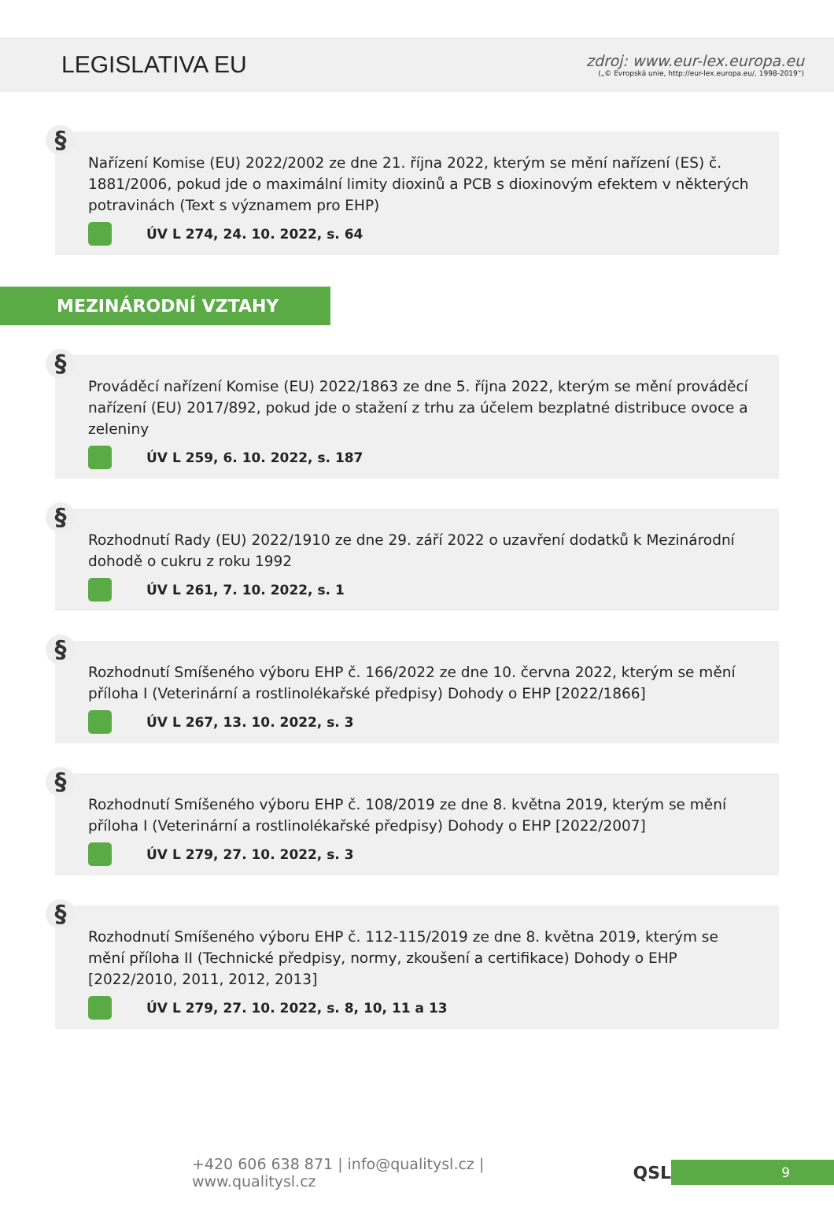LEGISLATIVA EU
zdroj: www.eur-lex.europa.eu
(„© Evropská unie, http://eur-lex.europa.eu/, 1998-2019“)
§
Nařízení Komise (EU) 2022/2002 ze dne 21. října 2022, kterým se mění nařízení (ES) č. 1881/2006, pokud jde o maximální limity dioxinů a PCB s dioxinovým efektem v některých potravinách (Text s významem pro EHP)
ÚV L 274, 24. 10. 2022, s. 64
MEZINÁRODNÍ VZTAHY
§
Prováděcí nařízení Komise (EU) 2022/1863 ze dne 5. října 2022, kterým se mění prováděcí nařízení (EU) 2017/892, pokud jde o stažení z trhu za účelem bezplatné distribuce ovoce a zeleniny
ÚV L 259, 6. 10. 2022, s. 187
§
Rozhodnutí Rady (EU) 2022/1910 ze dne 29. září 2022 o uzavření dodatků k Mezinárodní dohodě o cukru z roku 1992
ÚV L 261, 7. 10. 2022, s. 1
§
Rozhodnutí Smíšeného výboru EHP č. 166/2022 ze dne 10. června 2022, kterým se mění příloha I (Veterinární a rostlinolékařské předpisy) Dohody o EHP [2022/1866]
ÚV L 267, 13. 10. 2022, s. 3
§
Rozhodnutí Smíšeného výboru EHP č. 108/2019 ze dne 8. května 2019, kterým se mění příloha I (Veterinární a rostlinolékařské předpisy) Dohody o EHP [2022/2007]
ÚV L 279, 27. 10. 2022, s. 3
§
Rozhodnutí Smíšeného výboru EHP č. 112-115/2019 ze dne 8. května 2019, kterým se mění příloha II (Technické předpisy, normy, zkoušení a certifikace) Dohody o EHP [2022/2010, 2011, 2012, 2013]
ÚV L 279, 27. 10. 2022, s. 8, 10, 11 a 13
+420 606 638 871 | info@qualitysl.cz | www.qualitysl.cz QSL 9